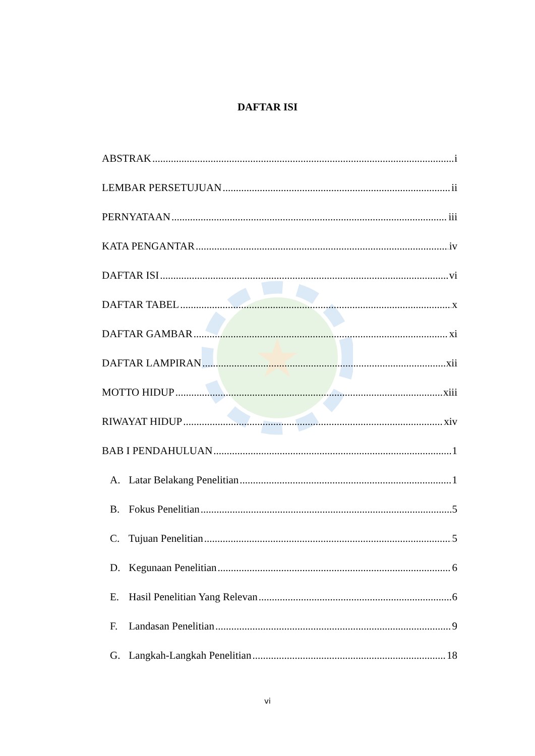DAFTAR ISI
ABSTRAK i
LEMBAR PERSETUJUAN ii
PERNYATAAN iii
KATA PENGANTAR iv
DAFTAR ISI vi
DAFTAR TABEL x
DAFTAR GAMBAR xi
DAFTAR LAMPIRAN xii
MOTTO HIDUP xiii
RIWAYAT HIDUP xiv
BAB I PENDAHULUAN 1
A. Latar Belakang Penelitian 1
B. Fokus Penelitian 5
C. Tujuan Penelitian 5
D. Kegunaan Penelitian 6
E. Hasil Penelitian Yang Relevan 6
F. Landasan Penelitian 9
G. Langkah-Langkah Penelitian 18
vi